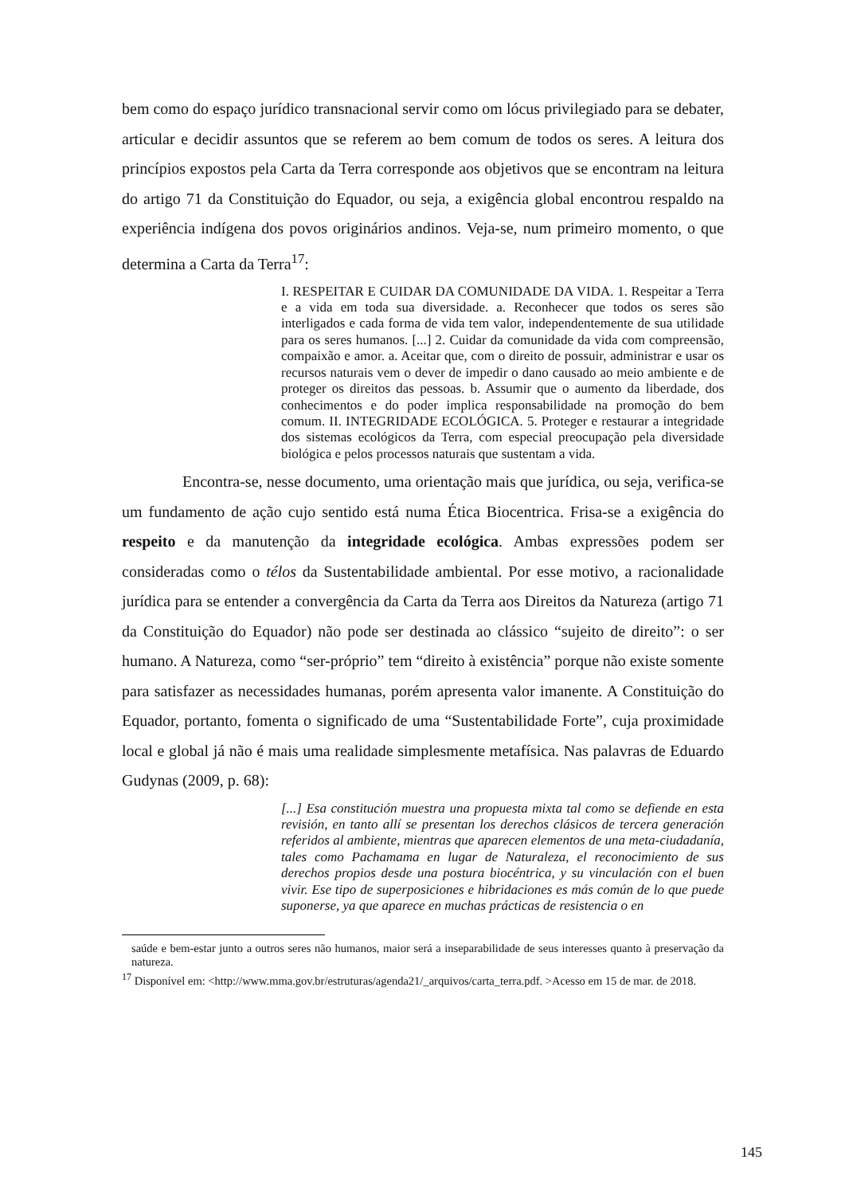bem como do espaço jurídico transnacional servir como om lócus privilegiado para se debater, articular e decidir assuntos que se referem ao bem comum de todos os seres. A leitura dos princípios expostos pela Carta da Terra corresponde aos objetivos que se encontram na leitura do artigo 71 da Constituição do Equador, ou seja, a exigência global encontrou respaldo na experiência indígena dos povos originários andinos. Veja-se, num primeiro momento, o que determina a Carta da Terra<sup>17</sup>:
I. RESPEITAR E CUIDAR DA COMUNIDADE DA VIDA. 1. Respeitar a Terra e a vida em toda sua diversidade. a. Reconhecer que todos os seres são interligados e cada forma de vida tem valor, independentemente de sua utilidade para os seres humanos. [...] 2. Cuidar da comunidade da vida com compreensão, compaixão e amor. a. Aceitar que, com o direito de possuir, administrar e usar os recursos naturais vem o dever de impedir o dano causado ao meio ambiente e de proteger os direitos das pessoas. b. Assumir que o aumento da liberdade, dos conhecimentos e do poder implica responsabilidade na promoção do bem comum. II. INTEGRIDADE ECOLÓGICA. 5. Proteger e restaurar a integridade dos sistemas ecológicos da Terra, com especial preocupação pela diversidade biológica e pelos processos naturais que sustentam a vida.
Encontra-se, nesse documento, uma orientação mais que jurídica, ou seja, verifica-se um fundamento de ação cujo sentido está numa Ética Biocentrica. Frisa-se a exigência do respeito e da manutenção da integridade ecológica. Ambas expressões podem ser consideradas como o télos da Sustentabilidade ambiental. Por esse motivo, a racionalidade jurídica para se entender a convergência da Carta da Terra aos Direitos da Natureza (artigo 71 da Constituição do Equador) não pode ser destinada ao clássico “sujeito de direito”: o ser humano. A Natureza, como “ser-próprio” tem “direito à existência” porque não existe somente para satisfazer as necessidades humanas, porém apresenta valor imanente. A Constituição do Equador, portanto, fomenta o significado de uma “Sustentabilidade Forte”, cuja proximidade local e global já não é mais uma realidade simplesmente metafísica. Nas palavras de Eduardo Gudynas (2009, p. 68):
[...] Esa constitución muestra una propuesta mixta tal como se defiende en esta revisión, en tanto allí se presentan los derechos clásicos de tercera generación referidos al ambiente, mientras que aparecen elementos de una meta-ciudadanía, tales como Pachamama en lugar de Naturaleza, el reconocimiento de sus derechos propios desde una postura biocéntrica, y su vinculación con el buen vivir. Ese tipo de superposiciones e hibridaciones es más común de lo que puede suponerse, ya que aparece en muchas prácticas de resistencia o en
saúde e bem-estar junto a outros seres não humanos, maior será a inseparabilidade de seus interesses quanto à preservação da natureza.
<sup>17</sup> Disponível em: <http://www.mma.gov.br/estruturas/agenda21/_arquivos/carta_terra.pdf. >Acesso em 15 de mar. de 2018.
145